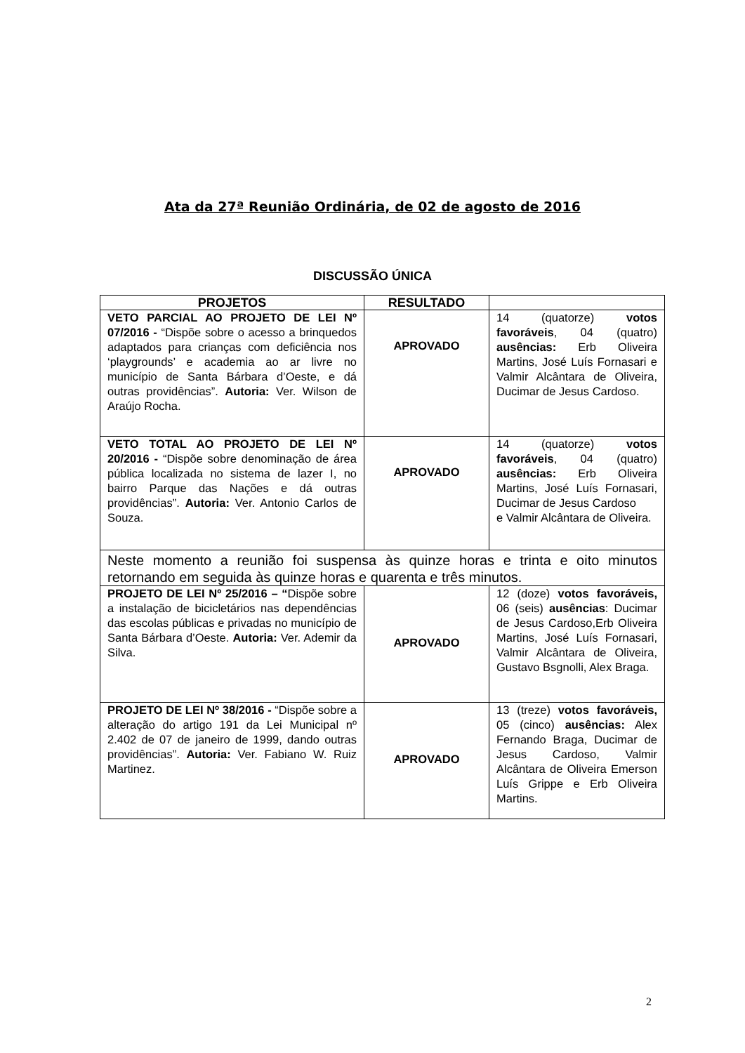Ata da 27ª Reunião Ordinária, de 02 de agosto de 2016
DISCUSSÃO ÚNICA
| PROJETOS | RESULTADO | |
| --- | --- | --- |
| VETO PARCIAL AO PROJETO DE LEI Nº 07/2016 - “Dispõe sobre o acesso a brinquedos adaptados para crianças com deficiência nos ‘playgrounds’ e academia ao ar livre no município de Santa Bárbara d’Oeste, e dá outras providências”. Autoria: Ver. Wilson de Araújo Rocha. | APROVADO | 14 (quatorze) votos favoráveis , 04 (quatro) ausências: Erb Oliveira Martins, José Luís Fornasari e Valmir Alcântara de Oliveira, Ducimar de Jesus Cardoso. |
| VETO TOTAL AO PROJETO DE LEI Nº 20/2016 - “Dispõe sobre denominação de área pública localizada no sistema de lazer I, no bairro Parque das Nações e dá outras providências”. Autoria: Ver. Antonio Carlos de Souza. | APROVADO | 14 (quatorze) votos favoráveis , 04 (quatro) ausências: Erb Oliveira Martins, José Luís Fornasari, Ducimar de Jesus Cardoso e Valmir Alcântara de Oliveira. |
| Neste momento a reunião foi suspensa às quinze horas e trinta e oito minutos retornando em seguida às quinze horas e quarenta e três minutos. | | |
| PROJETO DE LEI Nº 25/2016 – “ Dispõe sobre a instalação de bicicletários nas dependências das escolas públicas e privadas no município de Santa Bárbara d’Oeste. Autoria: Ver. Ademir da Silva. | APROVADO | 12 (doze) votos favoráveis, 06 (seis) ausências : Ducimar de Jesus Cardoso,Erb Oliveira Martins, José Luís Fornasari, Valmir Alcântara de Oliveira, Gustavo Bsgnolli, Alex Braga. |
| PROJETO DE LEI Nº 38/2016 - “Dispõe sobre a alteração do artigo 191 da Lei Municipal nº 2.402 de 07 de janeiro de 1999, dando outras providências”. Autoria: Ver. Fabiano W. Ruiz Martinez. | APROVADO | 13 (treze) votos favoráveis, 05 (cinco) ausências: Alex Fernando Braga, Ducimar de Jesus Cardoso, Valmir Alcântara de Oliveira Emerson Luís Grippe e Erb Oliveira Martins. |
2